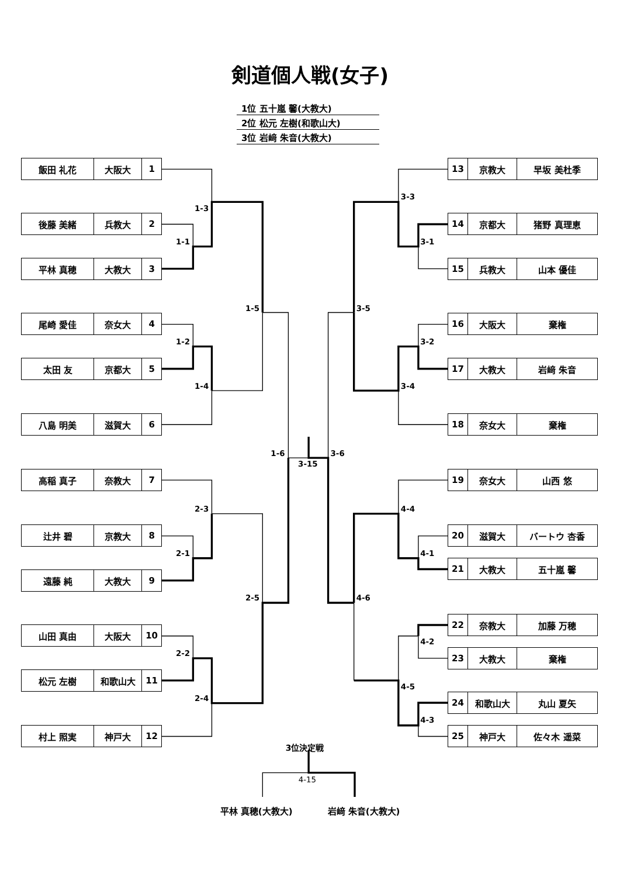剣道個人戦(女子)
| 1位 五十嵐 馨(大教大) |
| 2位 松元 左樹(和歌山大) |
| 3位 岩﨑 朱音(大教大) |
| 飯田 礼花 | 大阪大 | 1 |
| 後藤 美緒 | 兵教大 | 2 |
| 平林 真穂 | 大教大 | 3 |
| 尾崎 愛佳 | 奈女大 | 4 |
| 太田 友 | 京都大 | 5 |
| 八島 明美 | 滋賀大 | 6 |
| 高稲 真子 | 奈教大 | 7 |
| 辻井 碧 | 京教大 | 8 |
| 遠藤 純 | 大教大 | 9 |
| 山田 真由 | 大阪大 | 10 |
| 松元 左樹 | 和歌山大 | 11 |
| 村上 照実 | 神戸大 | 12 |
3位決定戦
| 13 | 京教大 | 早坂 美杜季 |
| 14 | 京都大 | 猪野 真理恵 |
| 15 | 兵教大 | 山本 優佳 |
| 16 | 大阪大 | 棄権 |
| 17 | 大教大 | 岩﨑 朱音 |
| 18 | 奈女大 | 棄権 |
| 19 | 奈女大 | 山西 悠 |
| 20 | 滋賀大 | バートウ 杏香 |
| 21 | 大教大 | 五十嵐 馨 |
| 22 | 奈教大 | 加藤 万穂 |
| 23 | 大教大 | 棄権 |
| 24 | 和歌山大 | 丸山 夏矢 |
| 25 | 神戸大 | 佐々木 遥菜 |
平林 真穂(大教大) 岩﨑 朱音(大教大)
1-3
1-1
1-5
1-2
1-4
1-6
3-15
2-3
2-1
2-5
2-2
2-4
3-3
3-1
3-5
3-2
3-4
3-6
4-4
4-1
4-6
4-2
4-5
4-3
4-15